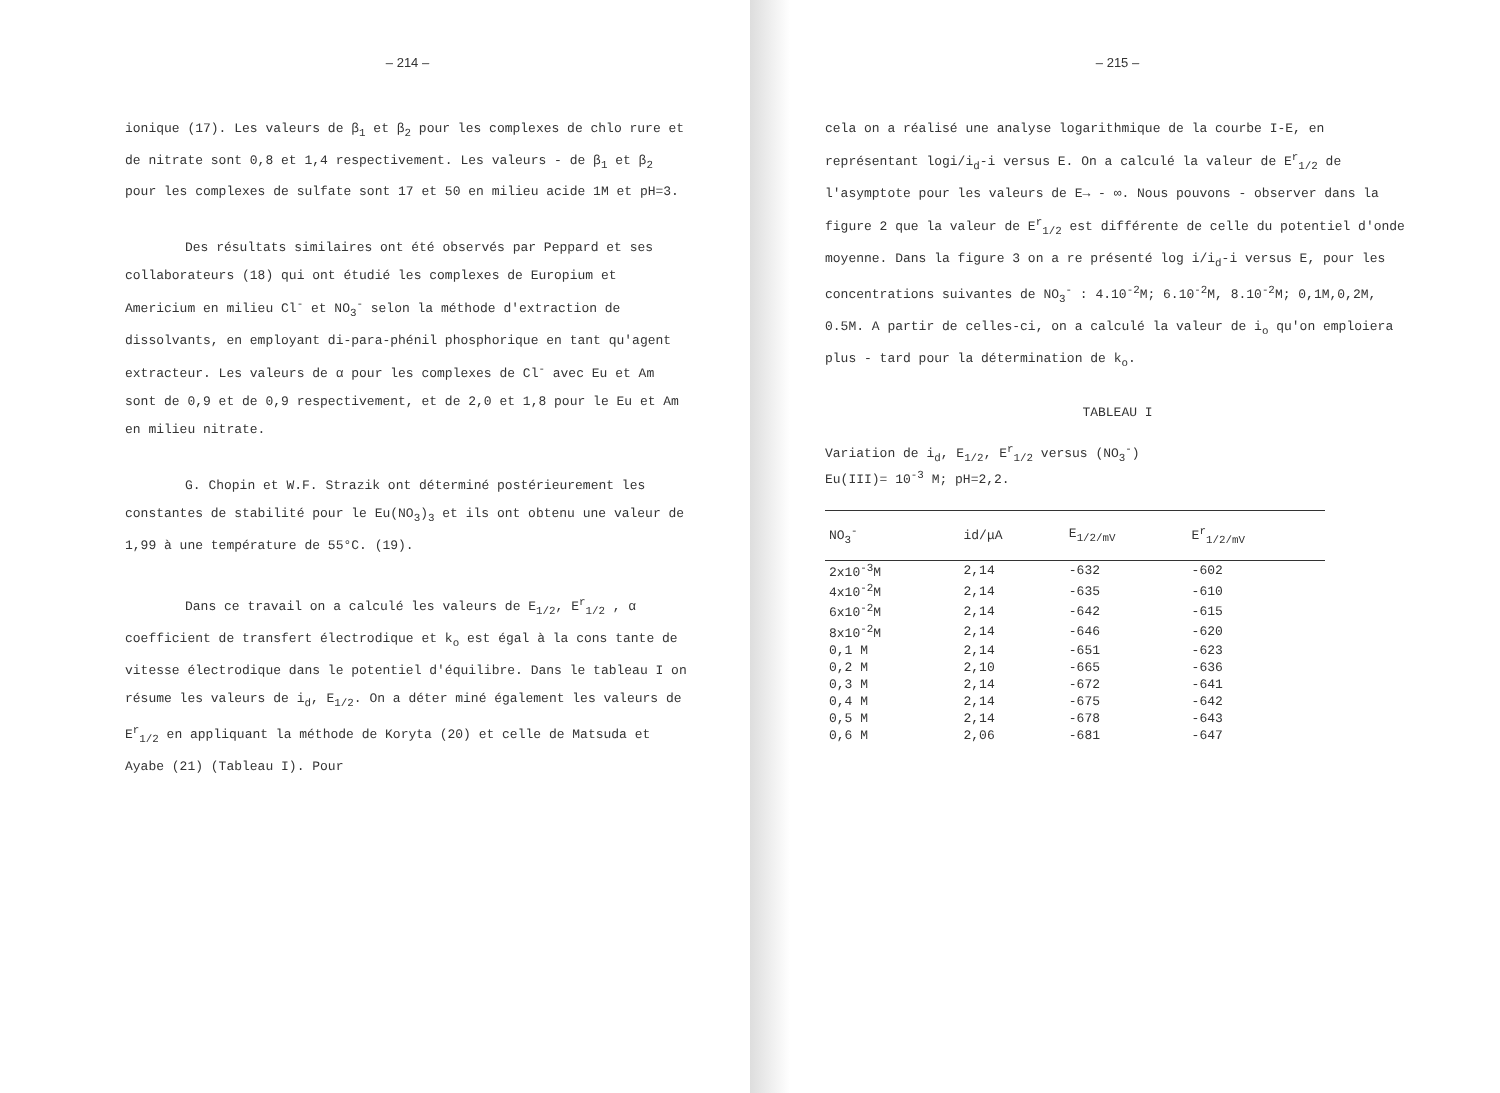– 214 –
ionique (17). Les valeurs de β<sub>1</sub> et β<sub>2</sub> pour les complexes de chlo rure et de nitrate sont 0,8 et 1,4 respectivement. Les valeurs - de β<sub>1</sub> et β<sub>2</sub> pour les complexes de sulfate sont 17 et 50 en milieu acide 1M et pH=3.
Des résultats similaires ont été observés par Peppard et ses collaborateurs (18) qui ont étudié les complexes de Europium et Americium en milieu Cl<sup>-</sup> et NO<sub>3</sub><sup>-</sup> selon la méthode d'extraction de dissolvants, en employant di-para-phénil phosphorique en tant qu'agent extracteur. Les valeurs de α pour les complexes de Cl<sup>-</sup> avec Eu et Am sont de 0,9 et de 0,9 respectivement, et de 2,0 et 1,8 pour le Eu et Am en milieu nitrate.
G. Chopin et W.F. Strazik ont déterminé postérieurement les constantes de stabilité pour le Eu(NO<sub>3</sub>)<sub>3</sub> et ils ont obtenu une valeur de 1,99 à une température de 55°C. (19).
Dans ce travail on a calculé les valeurs de E<sub>1/2</sub>, E<sup>r</sup><sub>1/2</sub> , α coefficient de transfert électrodique et k<sub>o</sub> est égal à la cons tante de vitesse électrodique dans le potentiel d'équilibre. Dans le tableau I on résume les valeurs de i<sub>d</sub>, E<sub>1/2</sub>. On a déter miné également les valeurs de E<sup>r</sup><sub>1/2</sub> en appliquant la méthode de Koryta (20) et celle de Matsuda et Ayabe (21) (Tableau I). Pour
– 215 –
cela on a réalisé une analyse logarithmique de la courbe I-E, en représentant logi/i<sub>d</sub>-i versus E. On a calculé la valeur de E<sup>r</sup><sub>1/2</sub> de l'asymptote pour les valeurs de E→ - ∞. Nous pouvons - observer dans la figure 2 que la valeur de E<sup>r</sup><sub>1/2</sub> est différente de celle du potentiel d'onde moyenne. Dans la figure 3 on a re présenté log i/i<sub>d</sub>-i versus E, pour les concentrations suivantes de NO<sub>3</sub><sup>-</sup> : 4.10<sup>-2</sup>M; 6.10<sup>-2</sup>M, 8.10<sup>-2</sup>M; 0,1M,0,2M, 0.5M. A partir de celles-ci, on a calculé la valeur de i<sub>o</sub> qu'on emploiera plus - tard pour la détermination de k<sub>o</sub>.
TABLEAU I
Variation de i<sub>d</sub>, E<sub>1/2</sub>, E<sup>r</sup><sub>1/2</sub> versus (NO<sub>3</sub><sup>-</sup>)
Eu(III)= 10<sup>-3</sup> M; pH=2,2.
| NO<sub>3</sub><sup>-</sup> | id/μA | E<sub>1/2/mV</sub> | E<sup>r</sup><sub>1/2/mV</sub> |
| --- | --- | --- | --- |
| 2x10<sup>-3</sup>M | 2,14 | -632 | -602 |
| 4x10<sup>-2</sup>M | 2,14 | -635 | -610 |
| 6x10<sup>-2</sup>M | 2,14 | -642 | -615 |
| 8x10<sup>-2</sup>M | 2,14 | -646 | -620 |
| 0,1 M | 2,14 | -651 | -623 |
| 0,2 M | 2,10 | -665 | -636 |
| 0,3 M | 2,14 | -672 | -641 |
| 0,4 M | 2,14 | -675 | -642 |
| 0,5 M | 2,14 | -678 | -643 |
| 0,6 M | 2,06 | -681 | -647 |